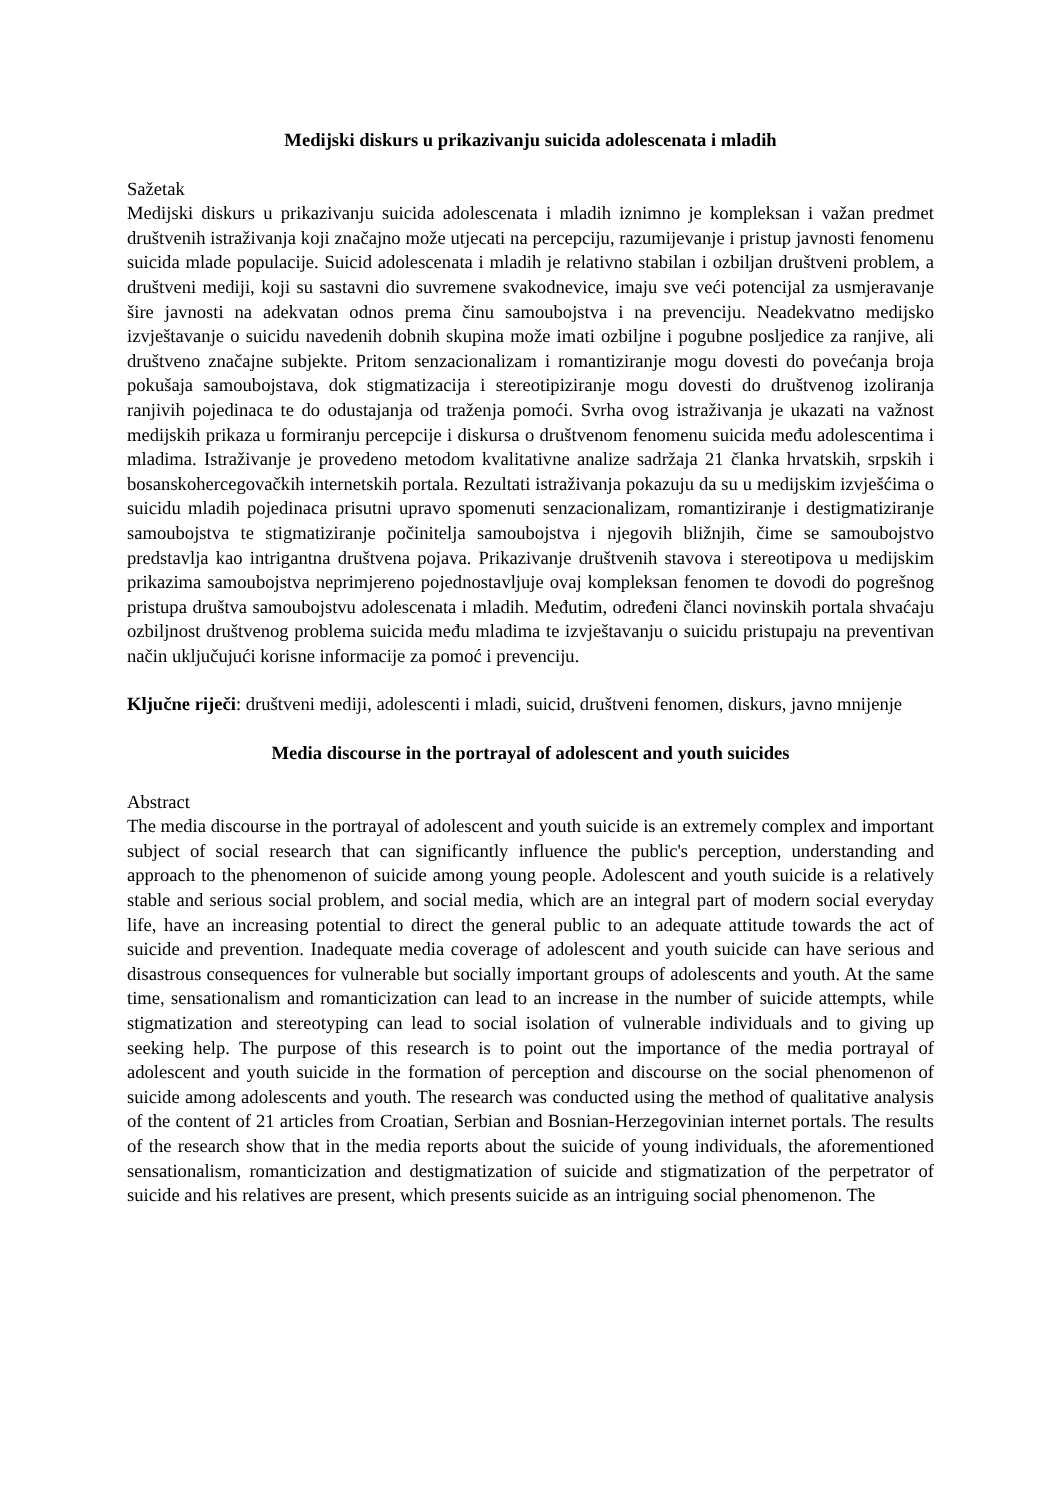Medijski diskurs u prikazivanju suicida adolescenata i mladih
Sažetak
Medijski diskurs u prikazivanju suicida adolescenata i mladih iznimno je kompleksan i važan predmet društvenih istraživanja koji značajno može utjecati na percepciju, razumijevanje i pristup javnosti fenomenu suicida mlade populacije. Suicid adolescenata i mladih je relativno stabilan i ozbiljan društveni problem, a društveni mediji, koji su sastavni dio suvremene svakodnevice, imaju sve veći potencijal za usmjeravanje šire javnosti na adekvatan odnos prema činu samoubojstva i na prevenciju. Neadekvatno medijsko izvještavanje o suicidu navedenih dobnih skupina može imati ozbiljne i pogubne posljedice za ranjive, ali društveno značajne subjekte. Pritom senzacionalizam i romantiziranje mogu dovesti do povećanja broja pokušaja samoubojstava, dok stigmatizacija i stereotipiziranje mogu dovesti do društvenog izoliranja ranjivih pojedinaca te do odustajanja od traženja pomoći. Svrha ovog istraživanja je ukazati na važnost medijskih prikaza u formiranju percepcije i diskursa o društvenom fenomenu suicida među adolescentima i mladima. Istraživanje je provedeno metodom kvalitativne analize sadržaja 21 članka hrvatskih, srpskih i bosanskohercegovačkih internetskih portala. Rezultati istraživanja pokazuju da su u medijskim izvješćima o suicidu mladih pojedinaca prisutni upravo spomenuti senzacionalizam, romantiziranje i destigmatiziranje samoubojstva te stigmatiziranje počinitelja samoubojstva i njegovih bližnjih, čime se samoubojstvo predstavlja kao intrigantna društvena pojava. Prikazivanje društvenih stavova i stereotipova u medijskim prikazima samoubojstva neprimjereno pojednostavljuje ovaj kompleksan fenomen te dovodi do pogrešnog pristupa društva samoubojstvu adolescenata i mladih. Međutim, određeni članci novinskih portala shvaćaju ozbiljnost društvenog problema suicida među mladima te izvještavanju o suicidu pristupaju na preventivan način uključujući korisne informacije za pomoć i prevenciju.
Ključne riječi: društveni mediji, adolescenti i mladi, suicid, društveni fenomen, diskurs, javno mnijenje
Media discourse in the portrayal of adolescent and youth suicides
Abstract
The media discourse in the portrayal of adolescent and youth suicide is an extremely complex and important subject of social research that can significantly influence the public's perception, understanding and approach to the phenomenon of suicide among young people. Adolescent and youth suicide is a relatively stable and serious social problem, and social media, which are an integral part of modern social everyday life, have an increasing potential to direct the general public to an adequate attitude towards the act of suicide and prevention. Inadequate media coverage of adolescent and youth suicide can have serious and disastrous consequences for vulnerable but socially important groups of adolescents and youth. At the same time, sensationalism and romanticization can lead to an increase in the number of suicide attempts, while stigmatization and stereotyping can lead to social isolation of vulnerable individuals and to giving up seeking help. The purpose of this research is to point out the importance of the media portrayal of adolescent and youth suicide in the formation of perception and discourse on the social phenomenon of suicide among adolescents and youth. The research was conducted using the method of qualitative analysis of the content of 21 articles from Croatian, Serbian and Bosnian-Herzegovinian internet portals. The results of the research show that in the media reports about the suicide of young individuals, the aforementioned sensationalism, romanticization and destigmatization of suicide and stigmatization of the perpetrator of suicide and his relatives are present, which presents suicide as an intriguing social phenomenon. The